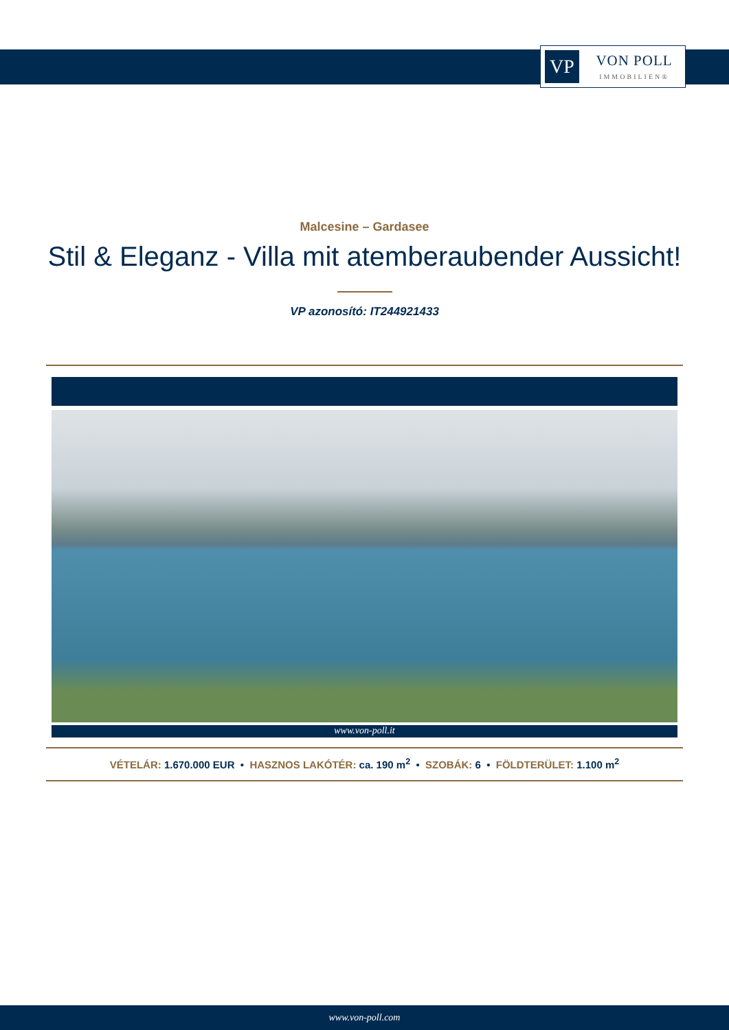VP
VON POLL
IMMOBILIEN®
Malcesine – Gardasee
Stil & Eleganz - Villa mit atemberaubender Aussicht!
VP azonosító: IT244921433
www.von-poll.it
VÉTELÁR: 1.670.000 EUR • HASZNOS LAKÓTÉR: ca. 190 m<sup>2</sup> • SZOBÁK: 6 • FÖLDTERÜLET: 1.100 m<sup>2</sup>
www.von-poll.com